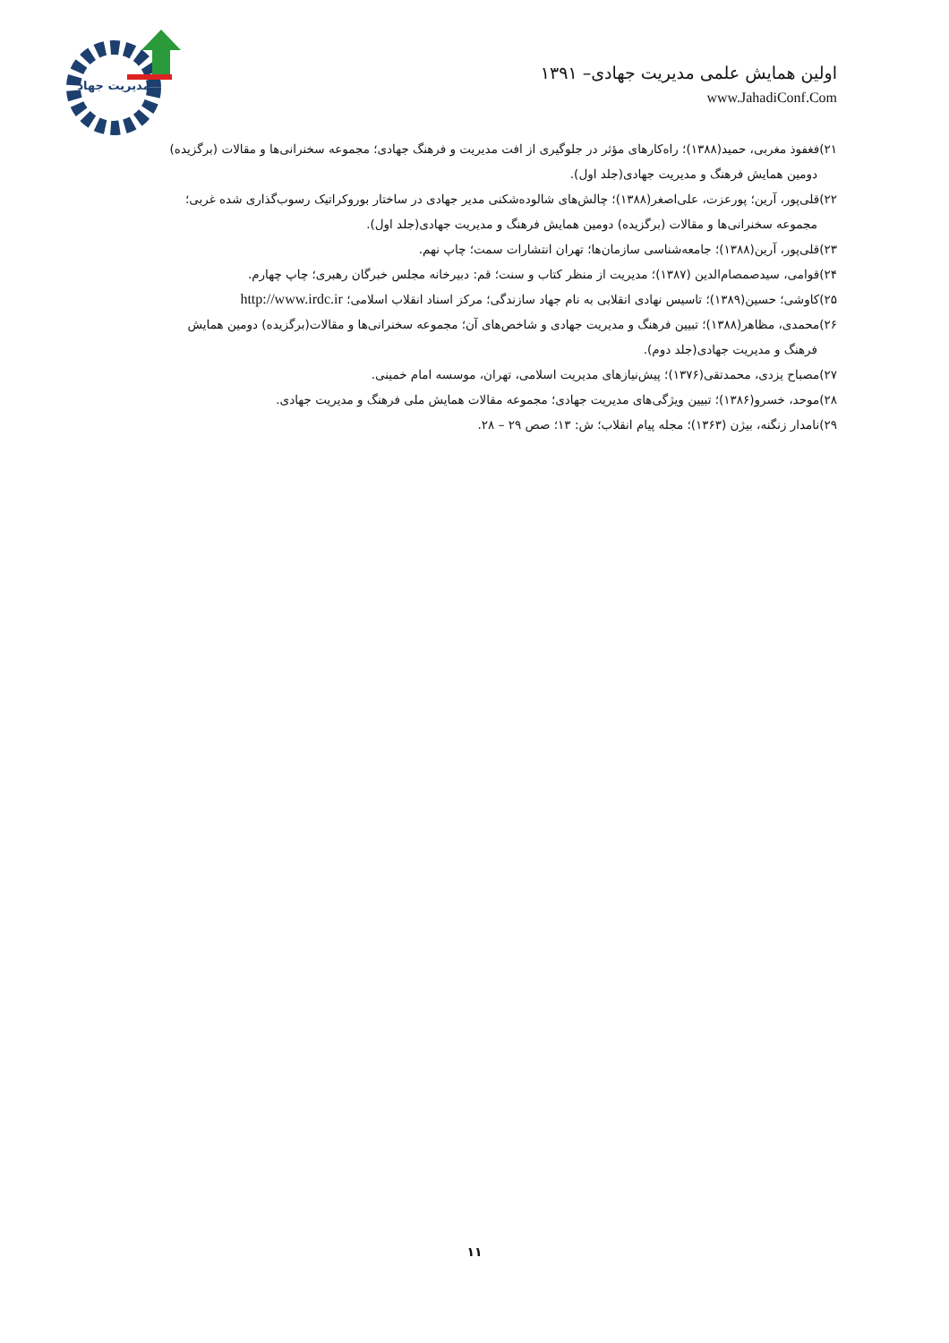مدیریت جهاد
اولین همایش علمی مدیریت جهادی– ۱۳۹۱
www.JahadiConf.Com
۲۱)فغفوذ مغربی، حمید(۱۳۸۸)؛ راه‌کارهای مؤثر در جلوگیری از افت مدیریت و فرهنگ جهادی؛ مجموعه سخنرانی‌ها و مقالات (برگزیده)
دومین همایش فرهنگ و مدیریت جهادی(جلد اول).
۲۲)قلی‌پور، آرین؛ پورعزت، علی‌اصغر(۱۳۸۸)؛ چالش‌های شالوده‌شکنی مدیر جهادی در ساختار بوروکراتیک رسوب‌گذاری شده غربی؛
مجموعه سخنرانی‌ها و مقالات (برگزیده) دومین همایش فرهنگ و مدیریت جهادی(جلد اول).
۲۳)قلی‌پور، آرین(۱۳۸۸)؛ جامعه‌شناسی سازمان‌ها؛ تهران انتشارات سمت؛ چاپ نهم.
۲۴)قوامی، سیدصمصام‌الدین (۱۳۸۷)؛ مدیریت از منظر کتاب و سنت؛ قم: دبیرخانه مجلس خبرگان رهبری؛ چاپ چهارم.
۲۵)کاوشی؛ حسین(۱۳۸۹)؛ تاسیس نهادی انقلابی به نام جهاد سازندگی؛ مرکز اسناد انقلاب اسلامی؛ http://www.irdc.ir
۲۶)محمدی، مظاهر(۱۳۸۸)؛ تبیین فرهنگ و مدیریت جهادی و شاخص‌های آن؛ مجموعه سخنرانی‌ها و مقالات(برگزیده) دومین همایش
فرهنگ و مدیریت جهادی(جلد دوم).
۲۷)مصباح یزدی، محمدتقی(۱۳۷۶)؛ پیش‌نیازهای مدیریت اسلامی، تهران، موسسه امام خمینی.
۲۸)موحد، خسرو(۱۳۸۶)؛ تبیین ویژگی‌های مدیریت جهادی؛ مجموعه مقالات همایش ملی فرهنگ و مدیریت جهادی.
۲۹)نامدار زنگنه، بیژن (۱۳۶۳)؛ مجله پیام انقلاب؛ ش: ۱۳؛ صص ۲۹ – ۲۸.
۱۱